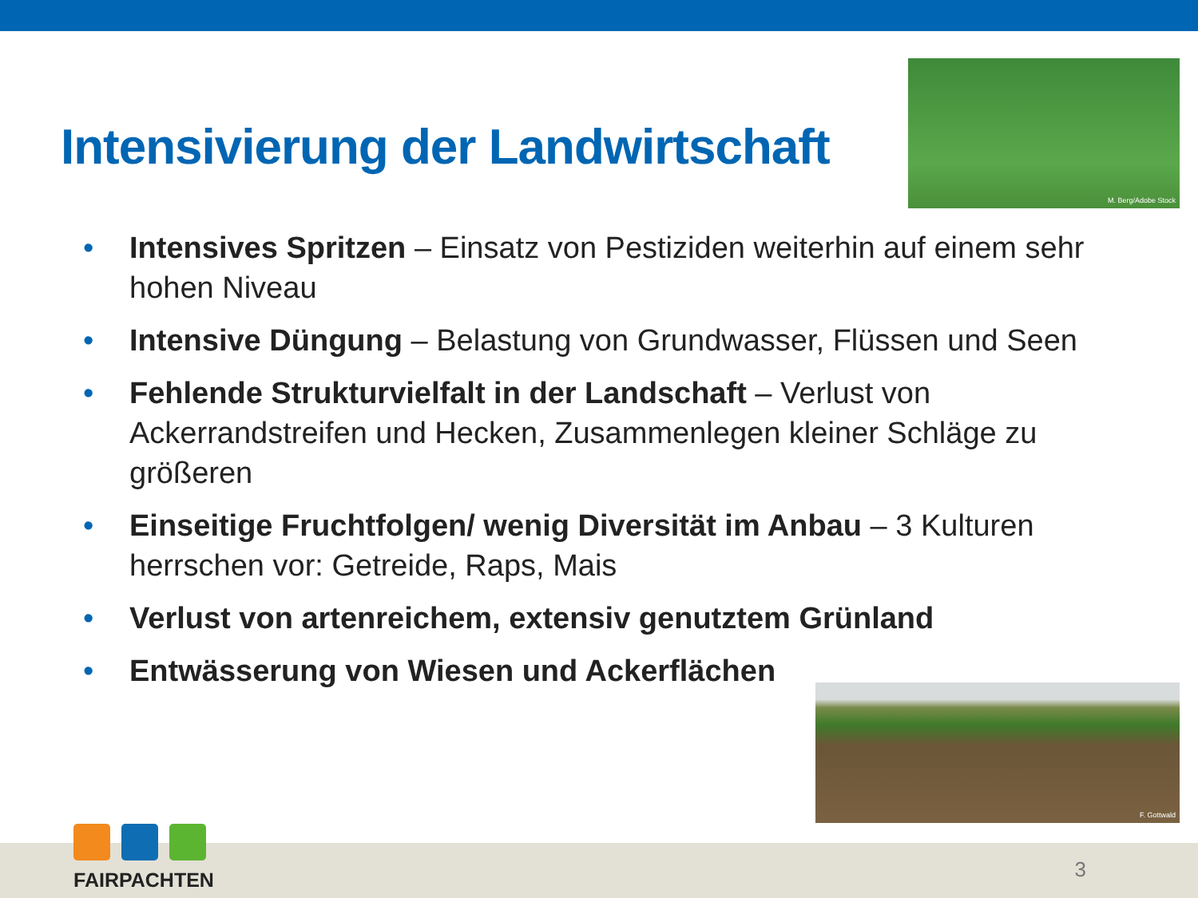Intensivierung der Landwirtschaft
M. Berg/Adobe Stock
• Intensives Spritzen – Einsatz von Pestiziden weiterhin auf einem sehr hohen Niveau
• Intensive Düngung – Belastung von Grundwasser, Flüssen und Seen
• Fehlende Strukturvielfalt in der Landschaft – Verlust von Ackerrandstreifen und Hecken, Zusammenlegen kleiner Schläge zu größeren
• Einseitige Fruchtfolgen/ wenig Diversität im Anbau – 3 Kulturen herrschen vor: Getreide, Raps, Mais
• Verlust von artenreichem, extensiv genutztem Grünland
• Entwässerung von Wiesen und Ackerflächen
F. Gottwald
FAIRPACHTEN
3